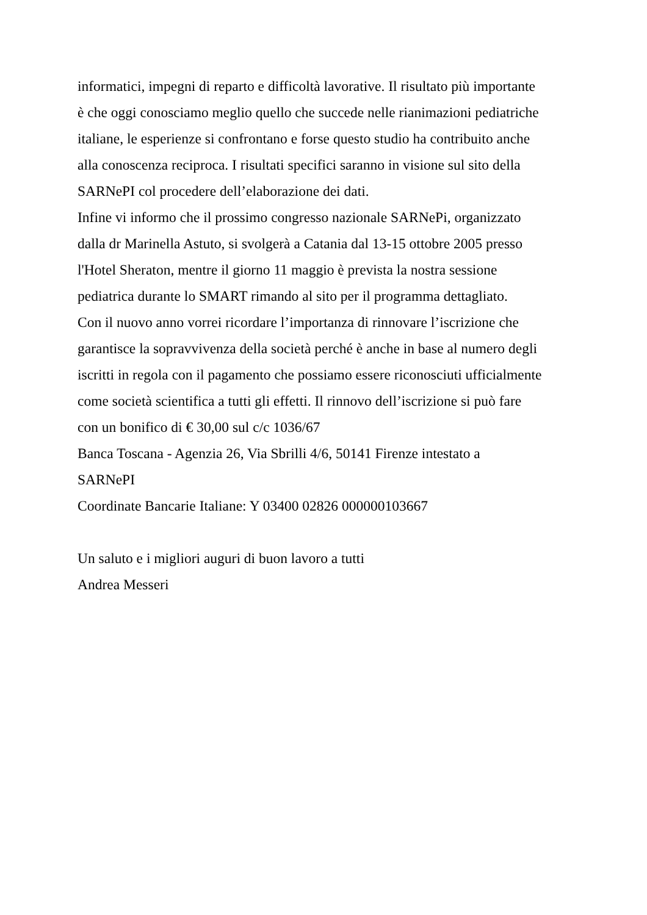informatici, impegni di reparto e difficoltà lavorative. Il risultato più importante
è che oggi conosciamo meglio quello che succede nelle rianimazioni pediatriche
italiane, le esperienze si confrontano e forse questo studio ha contribuito anche
alla conoscenza reciproca. I risultati specifici saranno in visione sul sito della
SARNePI col procedere dell’elaborazione dei dati.
Infine vi informo che il prossimo congresso nazionale SARNePi, organizzato
dalla dr Marinella Astuto, si svolgerà a Catania dal 13-15 ottobre 2005 presso
l'Hotel Sheraton, mentre il giorno 11 maggio è prevista la nostra sessione
pediatrica durante lo SMART rimando al sito per il programma dettagliato.
Con il nuovo anno vorrei ricordare l’importanza di rinnovare l’iscrizione che
garantisce la sopravvivenza della società perché è anche in base al numero degli
iscritti in regola con il pagamento che possiamo essere riconosciuti ufficialmente
come società scientifica a tutti gli effetti. Il rinnovo dell’iscrizione si può fare
con un bonifico di € 30,00 sul c/c 1036/67
Banca Toscana - Agenzia 26, Via Sbrilli 4/6, 50141 Firenze intestato a
SARNePI
Coordinate Bancarie Italiane: Y 03400 02826 000000103667
Un saluto e i migliori auguri di buon lavoro a tutti
Andrea Messeri